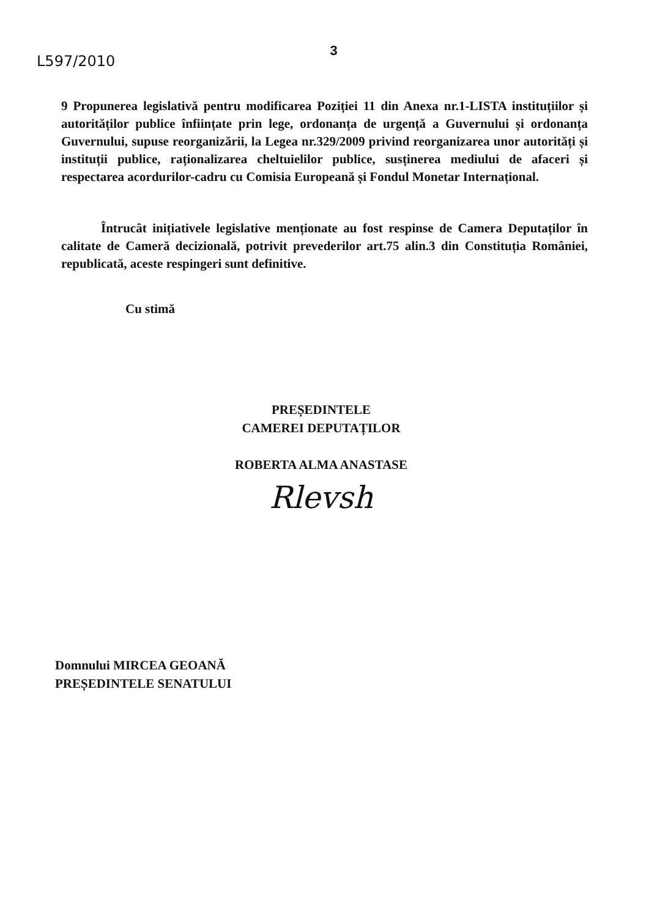3
L597/2010
9 Propunerea legislativă pentru modificarea Poziției 11 din Anexa nr.1-LISTA instituțiilor și autorităților publice înființate prin lege, ordonanța de urgență a Guvernului și ordonanța Guvernului, supuse reorganizării, la Legea nr.329/2009 privind reorganizarea unor autorități și instituții publice, raționalizarea cheltuielilor publice, susținerea mediului de afaceri și respectarea acordurilor-cadru cu Comisia Europeană și Fondul Monetar Internațional.
Întrucât inițiativele legislative menționate au fost respinse de Camera Deputaților în calitate de Cameră decizională, potrivit prevederilor art.75 alin.3 din Constituția României, republicată, aceste respingeri sunt definitive.
Cu stimă
PREȘEDINTELE
CAMEREI DEPUTAȚILOR
ROBERTA ALMA ANASTASE
Rlevsh
Domnului MIRCEA GEOANĂ
PREȘEDINTELE SENATULUI